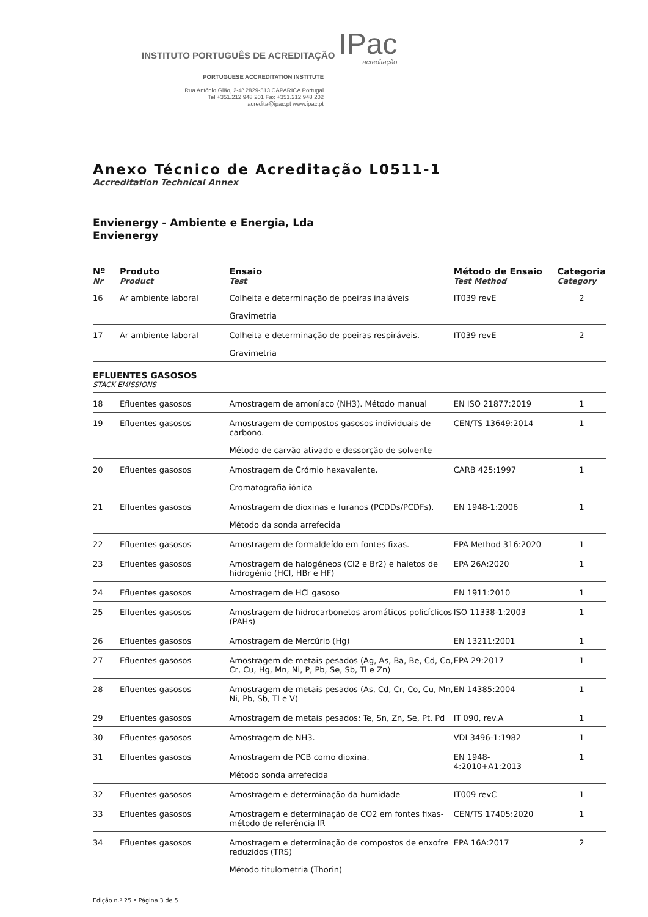INSTITUTO PORTUGUÊS DE ACREDITAÇÃO IPac
acreditação
PORTUGUESE ACCREDITATION INSTITUTE
Rua António Gião, 2-4º 2829-513 CAPARICA Portugal
Tel +351.212 948 201 Fax +351.212 948 202
acredita@ipac.pt www.ipac.pt
Anexo Técnico de Acreditação L0511-1
Accreditation Technical Annex
Envienergy - Ambiente e Energia, Lda
Envienergy
| Nº Nr | Produto Product | Ensaio Test | Método de Ensaio Test Method | Categoria Category |
| --- | --- | --- | --- | --- |
| 16 | Ar ambiente laboral | Colheita e determinação de poeiras inaláveis Gravimetria | IT039 revE | 2 |
| 17 | Ar ambiente laboral | Colheita e determinação de poeiras respiráveis. Gravimetria | IT039 revE | 2 |
| EFLUENTES GASOSOS STACK EMISSIONS | | | | |
| 18 | Efluentes gasosos | Amostragem de amoníaco (NH3). Método manual | EN ISO 21877:2019 | 1 |
| 19 | Efluentes gasosos | Amostragem de compostos gasosos individuais de carbono. Método de carvão ativado e dessorção de solvente | CEN/TS 13649:2014 | 1 |
| 20 | Efluentes gasosos | Amostragem de Crómio hexavalente. Cromatografia iónica | CARB 425:1997 | 1 |
| 21 | Efluentes gasosos | Amostragem de dioxinas e furanos (PCDDs/PCDFs). Método da sonda arrefecida | EN 1948-1:2006 | 1 |
| 22 | Efluentes gasosos | Amostragem de formaldeído em fontes fixas. | EPA Method 316:2020 | 1 |
| 23 | Efluentes gasosos | Amostragem de halogéneos (Cl2 e Br2) e haletos de hidrogénio (HCl, HBr e HF) | EPA 26A:2020 | 1 |
| 24 | Efluentes gasosos | Amostragem de HCl gasoso | EN 1911:2010 | 1 |
| 25 | Efluentes gasosos | Amostragem de hidrocarbonetos aromáticos policíclicos (PAHs) | ISO 11338-1:2003 | 1 |
| 26 | Efluentes gasosos | Amostragem de Mercúrio (Hg) | EN 13211:2001 | 1 |
| 27 | Efluentes gasosos | Amostragem de metais pesados (Ag, As, Ba, Be, Cd, Co, Cr, Cu, Hg, Mn, Ni, P, Pb, Se, Sb, Tl e Zn) | EPA 29:2017 | 1 |
| 28 | Efluentes gasosos | Amostragem de metais pesados (As, Cd, Cr, Co, Cu, Mn, Ni, Pb, Sb, Tl e V) | EN 14385:2004 | 1 |
| 29 | Efluentes gasosos | Amostragem de metais pesados: Te, Sn, Zn, Se, Pt, Pd | IT 090, rev.A | 1 |
| 30 | Efluentes gasosos | Amostragem de NH3. | VDI 3496-1:1982 | 1 |
| 31 | Efluentes gasosos | Amostragem de PCB como dioxina. Método sonda arrefecida | EN 1948-4:2010+A1:2013 | 1 |
| 32 | Efluentes gasosos | Amostragem e determinação da humidade | IT009 revC | 1 |
| 33 | Efluentes gasosos | Amostragem e determinação de CO2 em fontes fixas-método de referência IR | CEN/TS 17405:2020 | 1 |
| 34 | Efluentes gasosos | Amostragem e determinação de compostos de enxofre reduzidos (TRS) Método titulometria (Thorin) | EPA 16A:2017 | 2 |
Edição n.º 25 • Página 3 de 5